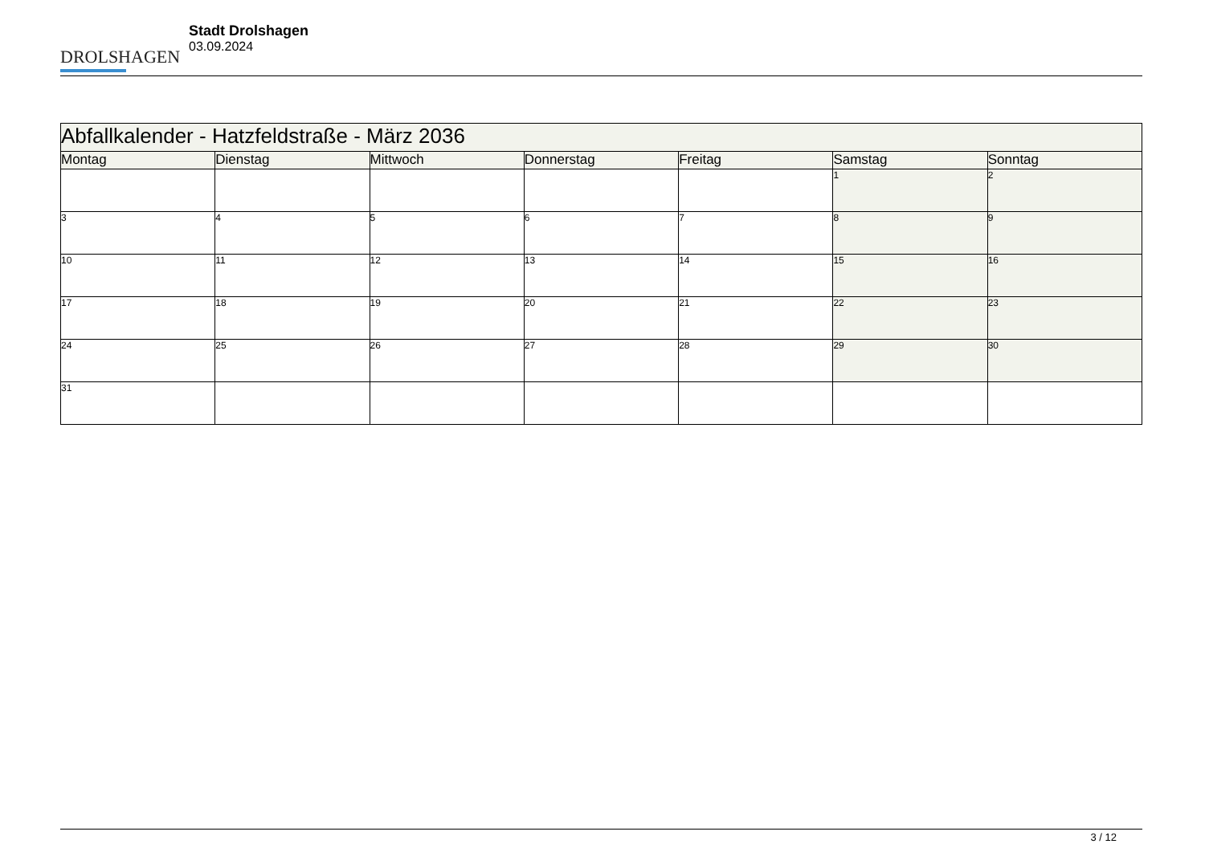DROLSHAGEN
Stadt Drolshagen
03.09.2024
| Abfallkalender - Hatzfeldstraße - März 2036 | | | | | | |
| --- | --- | --- | --- | --- | --- | --- |
| Montag | Dienstag | Mittwoch | Donnerstag | Freitag | Samstag | Sonntag |
| | | | | | 1 | 2 |
| 3 | 4 | 5 | 6 | 7 | 8 | 9 |
| 10 | 11 | 12 | 13 | 14 | 15 | 16 |
| 17 | 18 | 19 | 20 | 21 | 22 | 23 |
| 24 | 25 | 26 | 27 | 28 | 29 | 30 |
| 31 | | | | | | |
3 / 12